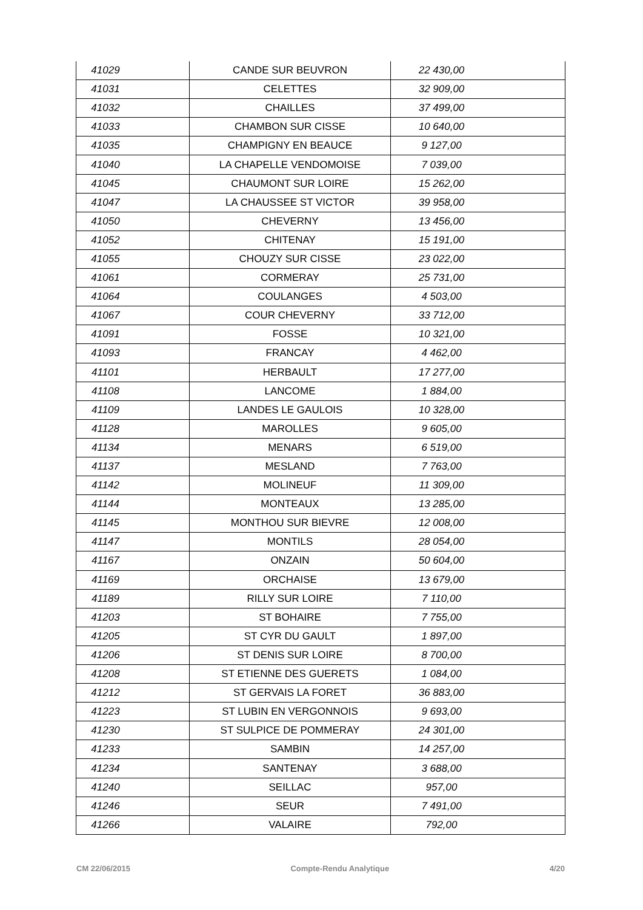| 41029 | CANDE SUR BEUVRON | 22 430,00 |
| 41031 | CELETTES | 32 909,00 |
| 41032 | CHAILLES | 37 499,00 |
| 41033 | CHAMBON SUR CISSE | 10 640,00 |
| 41035 | CHAMPIGNY EN BEAUCE | 9 127,00 |
| 41040 | LA CHAPELLE VENDOMOISE | 7 039,00 |
| 41045 | CHAUMONT SUR LOIRE | 15 262,00 |
| 41047 | LA CHAUSSEE ST VICTOR | 39 958,00 |
| 41050 | CHEVERNY | 13 456,00 |
| 41052 | CHITENAY | 15 191,00 |
| 41055 | CHOUZY SUR CISSE | 23 022,00 |
| 41061 | CORMERAY | 25 731,00 |
| 41064 | COULANGES | 4 503,00 |
| 41067 | COUR CHEVERNY | 33 712,00 |
| 41091 | FOSSE | 10 321,00 |
| 41093 | FRANCAY | 4 462,00 |
| 41101 | HERBAULT | 17 277,00 |
| 41108 | LANCOME | 1 884,00 |
| 41109 | LANDES LE GAULOIS | 10 328,00 |
| 41128 | MAROLLES | 9 605,00 |
| 41134 | MENARS | 6 519,00 |
| 41137 | MESLAND | 7 763,00 |
| 41142 | MOLINEUF | 11 309,00 |
| 41144 | MONTEAUX | 13 285,00 |
| 41145 | MONTHOU SUR BIEVRE | 12 008,00 |
| 41147 | MONTILS | 28 054,00 |
| 41167 | ONZAIN | 50 604,00 |
| 41169 | ORCHAISE | 13 679,00 |
| 41189 | RILLY SUR LOIRE | 7 110,00 |
| 41203 | ST BOHAIRE | 7 755,00 |
| 41205 | ST CYR DU GAULT | 1 897,00 |
| 41206 | ST DENIS SUR LOIRE | 8 700,00 |
| 41208 | ST ETIENNE DES GUERETS | 1 084,00 |
| 41212 | ST GERVAIS LA FORET | 36 883,00 |
| 41223 | ST LUBIN EN VERGONNOIS | 9 693,00 |
| 41230 | ST SULPICE DE POMMERAY | 24 301,00 |
| 41233 | SAMBIN | 14 257,00 |
| 41234 | SANTENAY | 3 688,00 |
| 41240 | SEILLAC | 957,00 |
| 41246 | SEUR | 7 491,00 |
| 41266 | VALAIRE | 792,00 |
CM 22/06/2015 Compte-Rendu Analytique 4/20